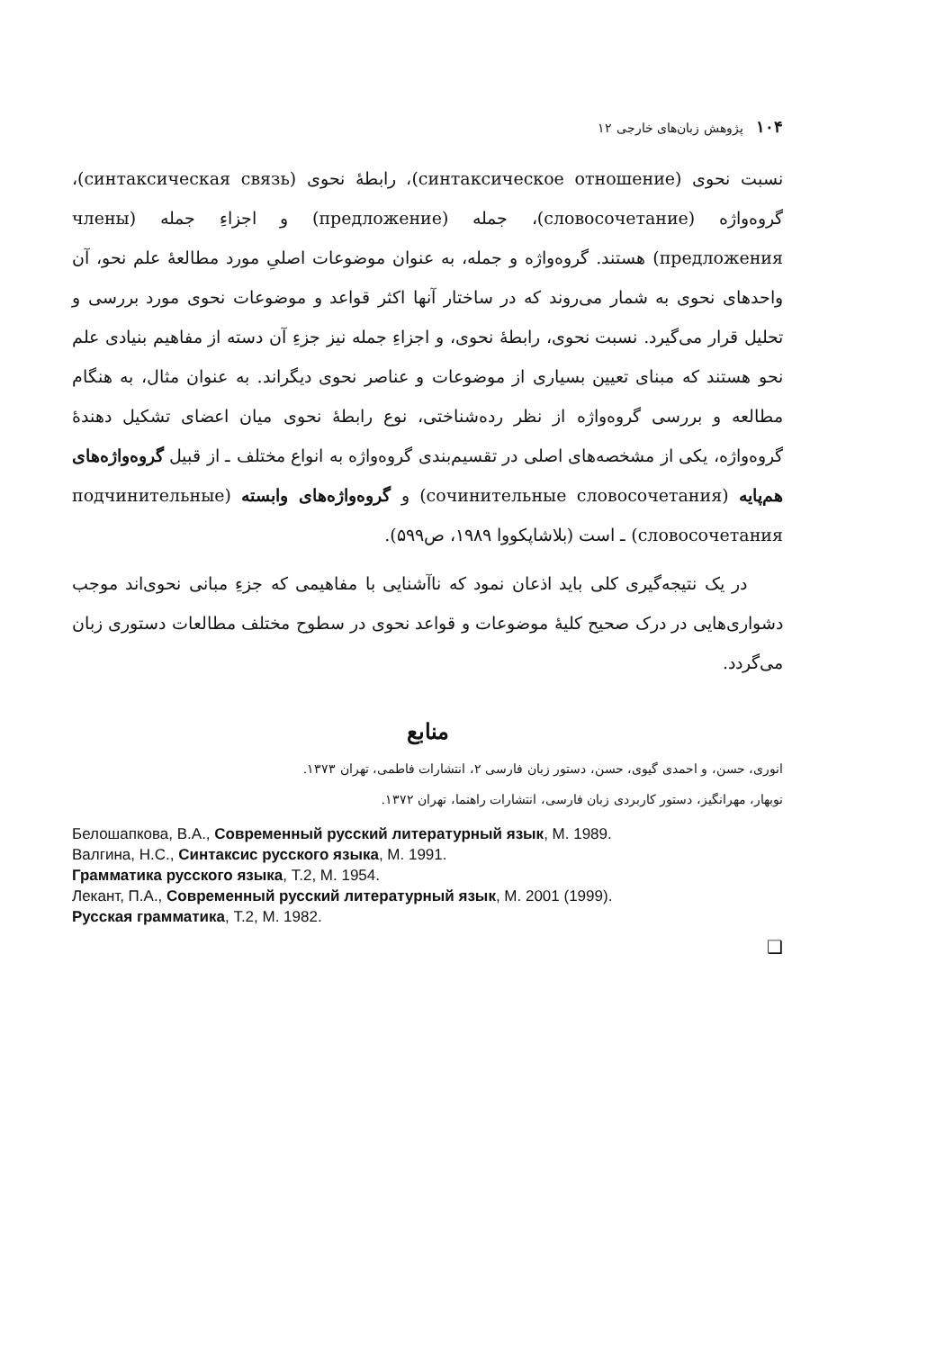۱۰۴ پژوهش زبان‌های خارجی ۱۲
نسبت نحوی (синтаксическое отношение)، رابطهٔ نحوی (синтаксическая связь)، گروه‌واژه (словосочетание)، جمله (предложение) و اجزاءِ جمله (члены предложения) هستند. گروه‌واژه و جمله، به عنوان موضوعات اصلیِ مورد مطالعهٔ علم نحو، آن واحدهای نحوی به شمار می‌روند که در ساختار آنها اکثر قواعد و موضوعات نحوی مورد بررسی و تحلیل قرار می‌گیرد. نسبت نحوی، رابطهٔ نحوی، و اجزاءِ جمله نیز جزءِ آن دسته از مفاهیم بنیادی علم نحو هستند که مبنای تعیین بسیاری از موضوعات و عناصر نحوی دیگراند. به عنوان مثال، به هنگام مطالعه و بررسی گروه‌واژه از نظر رده‌شناختی، نوع رابطهٔ نحوی میان اعضای تشکیل دهندهٔ گروه‌واژه، یکی از مشخصه‌های اصلی در تقسیم‌بندی گروه‌واژه به انواع مختلف ـ از قبیل گروه‌واژه‌های هم‌پایه (сочинительные словосочетания) و گروه‌واژه‌های وابسته (подчинительные словосочетания) ـ است (بلاشاپکووا ۱۹۸۹، ص۵۹۹).
در یک نتیجه‌گیری کلی باید اذعان نمود که ناآشنایی با مفاهیمی که جزءِ مبانی نحوی‌اند موجب دشواری‌هایی در درک صحیح کلیهٔ موضوعات و قواعد نحوی در سطوح مختلف مطالعات دستوری زبان می‌گردد.
منابع
انوری، حسن، و احمدی گیوی، حسن، دستور زبان فارسی ۲، انتشارات فاطمی، تهران ۱۳۷۳.
نوبهار، مهرانگیز، دستور کاربردی زبان فارسی، انتشارات راهنما، تهران ۱۳۷۲.
Белошапкова, В.А., Современный русский литературный язык, М. 1989.
Валгина, Н.С., Синтаксис русского языка, М. 1991.
Грамматика русского языка, Т.2, М. 1954.
Лекант, П.А., Современный русский литературный язык, М. 2001 (1999).
Русская грамматика, Т.2, М. 1982.
❑